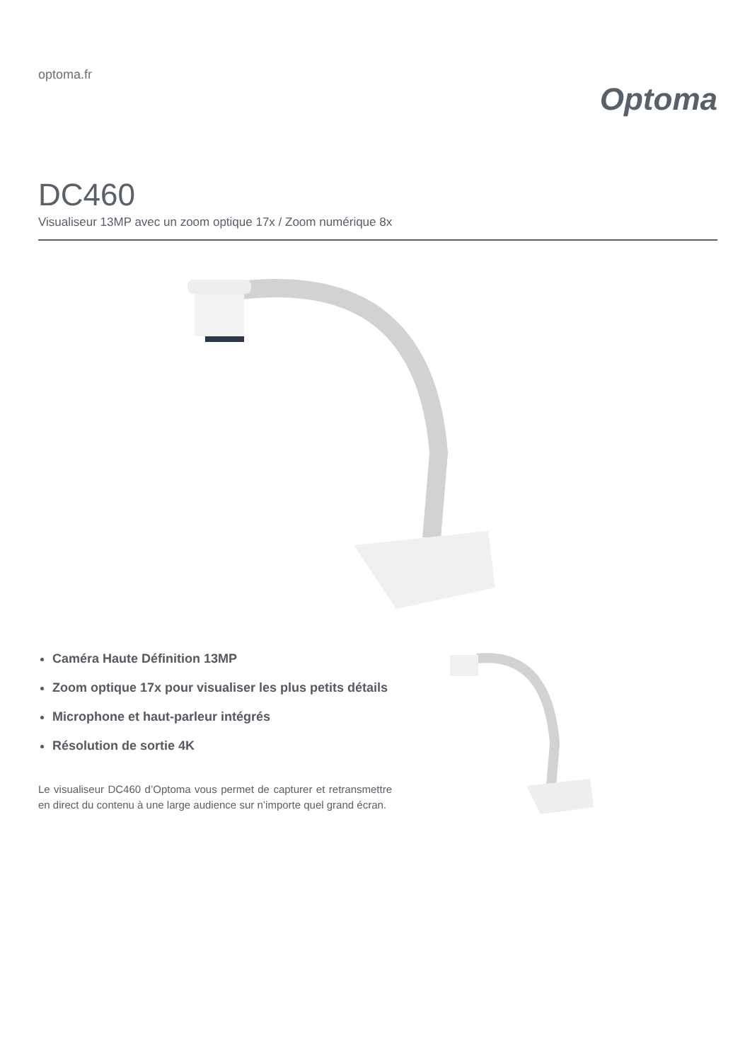optoma.fr
Optoma
DC460
Visualiseur 13MP avec un zoom optique 17x / Zoom numérique 8x
Caméra Haute Définition 13MP
Zoom optique 17x pour visualiser les plus petits détails
Microphone et haut-parleur intégrés
Résolution de sortie 4K
Le visualiseur DC460 d’Optoma vous permet de capturer et retransmettre en direct du contenu à une large audience sur n’importe quel grand écran.